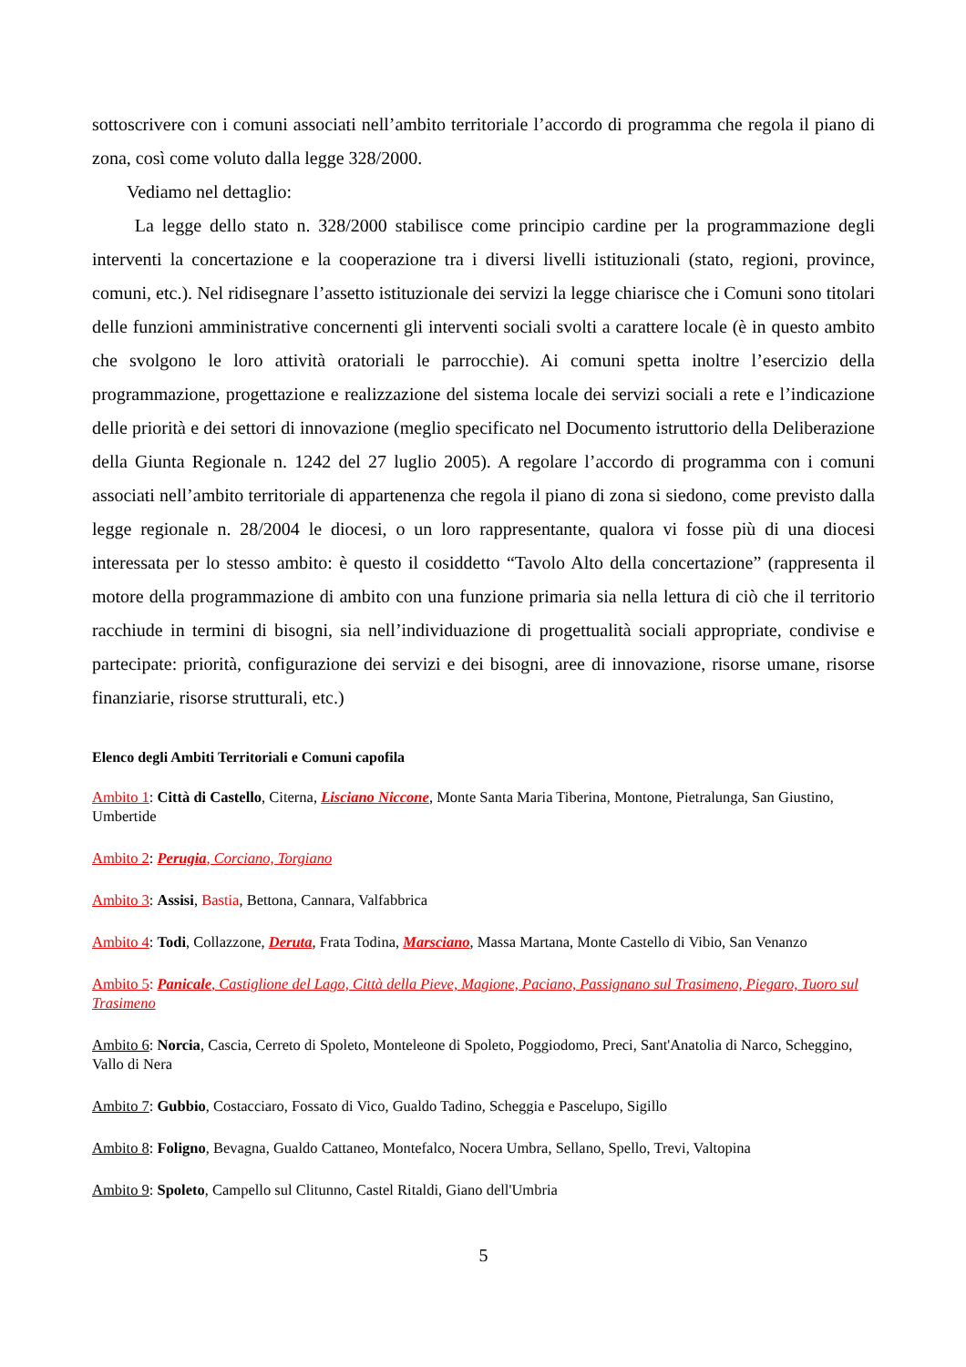sottoscrivere con i comuni associati nell’ambito territoriale l’accordo di programma che regola il piano di zona, così come voluto dalla legge 328/2000.
Vediamo nel dettaglio:
La legge dello stato n. 328/2000 stabilisce come principio cardine per la programmazione degli interventi la concertazione e la cooperazione tra i diversi livelli istituzionali (stato, regioni, province, comuni, etc.). Nel ridisegnare l’assetto istituzionale dei servizi la legge chiarisce che i Comuni sono titolari delle funzioni amministrative concernenti gli interventi sociali svolti a carattere locale (è in questo ambito che svolgono le loro attività oratoriali le parrocchie). Ai comuni spetta inoltre l’esercizio della programmazione, progettazione e realizzazione del sistema locale dei servizi sociali a rete e l’indicazione delle priorità e dei settori di innovazione (meglio specificato nel Documento istruttorio della Deliberazione della Giunta Regionale n. 1242 del 27 luglio 2005). A regolare l’accordo di programma con i comuni associati nell’ambito territoriale di appartenenza che regola il piano di zona si siedono, come previsto dalla legge regionale n. 28/2004 le diocesi, o un loro rappresentante, qualora vi fosse più di una diocesi interessata per lo stesso ambito: è questo il cosiddetto “Tavolo Alto della concertazione” (rappresenta il motore della programmazione di ambito con una funzione primaria sia nella lettura di ciò che il territorio racchiude in termini di bisogni, sia nell’individuazione di progettualità sociali appropriate, condivise e partecipate: priorità, configurazione dei servizi e dei bisogni, aree di innovazione, risorse umane, risorse finanziarie, risorse strutturali, etc.)
Elenco degli Ambiti Territoriali e Comuni capofila
Ambito 1: Città di Castello, Citerna, Lisciano Niccone, Monte Santa Maria Tiberina, Montone, Pietralunga, San Giustino, Umbertide
Ambito 2: Perugia, Corciano, Torgiano
Ambito 3: Assisi, Bastia, Bettona, Cannara, Valfabbrica
Ambito 4: Todi, Collazzone, Deruta, Frata Todina, Marsciano, Massa Martana, Monte Castello di Vibio, San Venanzo
Ambito 5: Panicale, Castiglione del Lago, Città della Pieve, Magione, Paciano, Passignano sul Trasimeno, Piegaro, Tuoro sul Trasimeno
Ambito 6: Norcia, Cascia, Cerreto di Spoleto, Monteleone di Spoleto, Poggiodomo, Preci, Sant'Anatolia di Narco, Scheggino, Vallo di Nera
Ambito 7: Gubbio, Costacciaro, Fossato di Vico, Gualdo Tadino, Scheggia e Pascelupo, Sigillo
Ambito 8: Foligno, Bevagna, Gualdo Cattaneo, Montefalco, Nocera Umbra, Sellano, Spello, Trevi, Valtopina
Ambito 9: Spoleto, Campello sul Clitunno, Castel Ritaldi, Giano dell'Umbria
5